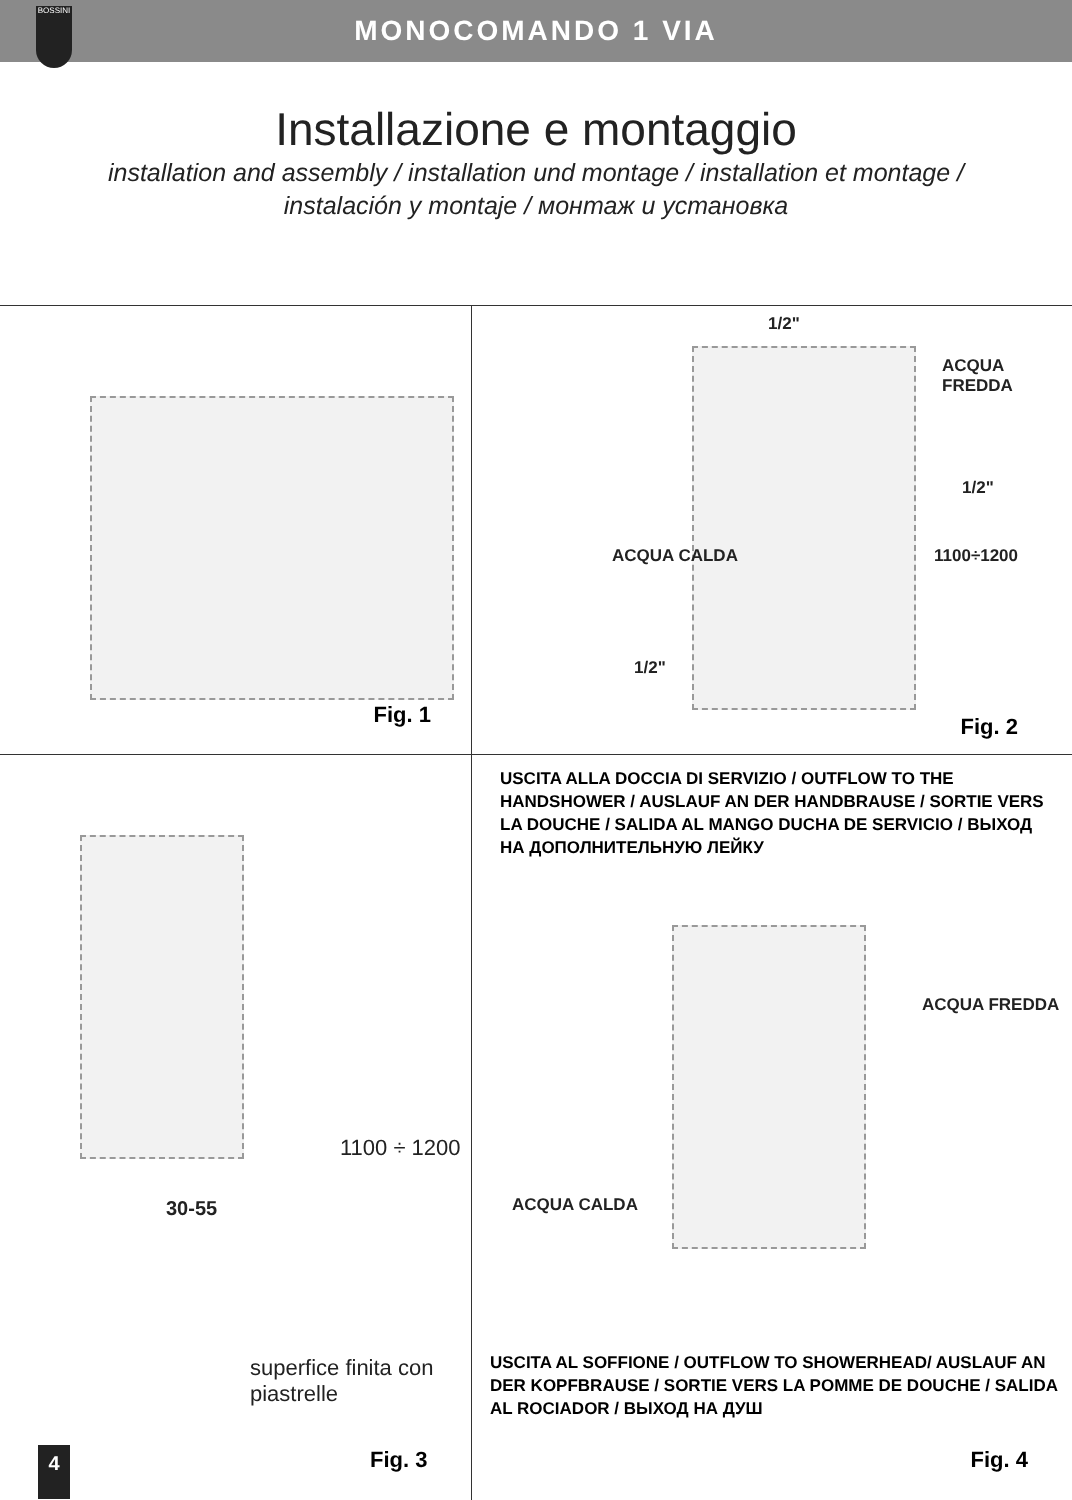BOSSINI
MONOCOMANDO 1 VIA
Installazione e montaggio
installation and assembly / installation und montage / installation et montage /
instalación y montaje / монтаж и установка
Fig. 1
1/2"
ACQUA FREDDA
1/2"
ACQUA CALDA
1/2"
1100÷1200
Fig. 2
30-55
1100 ÷ 1200
superfice finita con piastrelle
Fig. 3
USCITA ALLA DOCCIA DI SERVIZIO / OUTFLOW TO THE HANDSHOWER / AUSLAUF AN DER HANDBRAUSE / SORTIE VERS LA DOUCHE / SALIDA AL MANGO DUCHA DE SERVICIO / ВЫХОД НА ДОПОЛНИТЕЛЬНУЮ ЛЕЙКУ
ACQUA FREDDA
ACQUA CALDA
USCITA AL SOFFIONE / OUTFLOW TO SHOWERHEAD/ AUSLAUF AN DER KOPFBRAUSE / SORTIE VERS LA POMME DE DOUCHE / SALIDA AL ROCIADOR / ВЫХОД НА ДУШ
Fig. 4
4